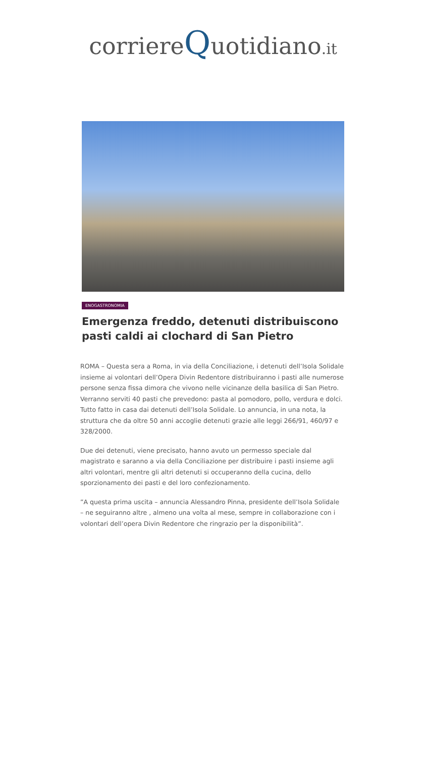corriereQuotidiano.it
ENOGASTRONOMIA
Emergenza freddo, detenuti distribuiscono pasti caldi ai clochard di San Pietro
ROMA – Questa sera a Roma, in via della Conciliazione, i detenuti dell’Isola Solidale insieme ai volontari dell’Opera Divin Redentore distribuiranno i pasti alle numerose persone senza fissa dimora che vivono nelle vicinanze della basilica di San Pietro. Verranno serviti 40 pasti che prevedono: pasta al pomodoro, pollo, verdura e dolci. Tutto fatto in casa dai detenuti dell’Isola Solidale. Lo annuncia, in una nota, la struttura che da oltre 50 anni accoglie detenuti grazie alle leggi 266/91, 460/97 e 328/2000.
Due dei detenuti, viene precisato, hanno avuto un permesso speciale dal magistrato e saranno a via della Conciliazione per distribuire i pasti insieme agli altri volontari, mentre gli altri detenuti si occuperanno della cucina, dello sporzionamento dei pasti e del loro confezionamento.
”A questa prima uscita – annuncia Alessandro Pinna, presidente dell’Isola Solidale – ne seguiranno altre , almeno una volta al mese, sempre in collaborazione con i volontari dell’opera Divin Redentore che ringrazio per la disponibilità”.